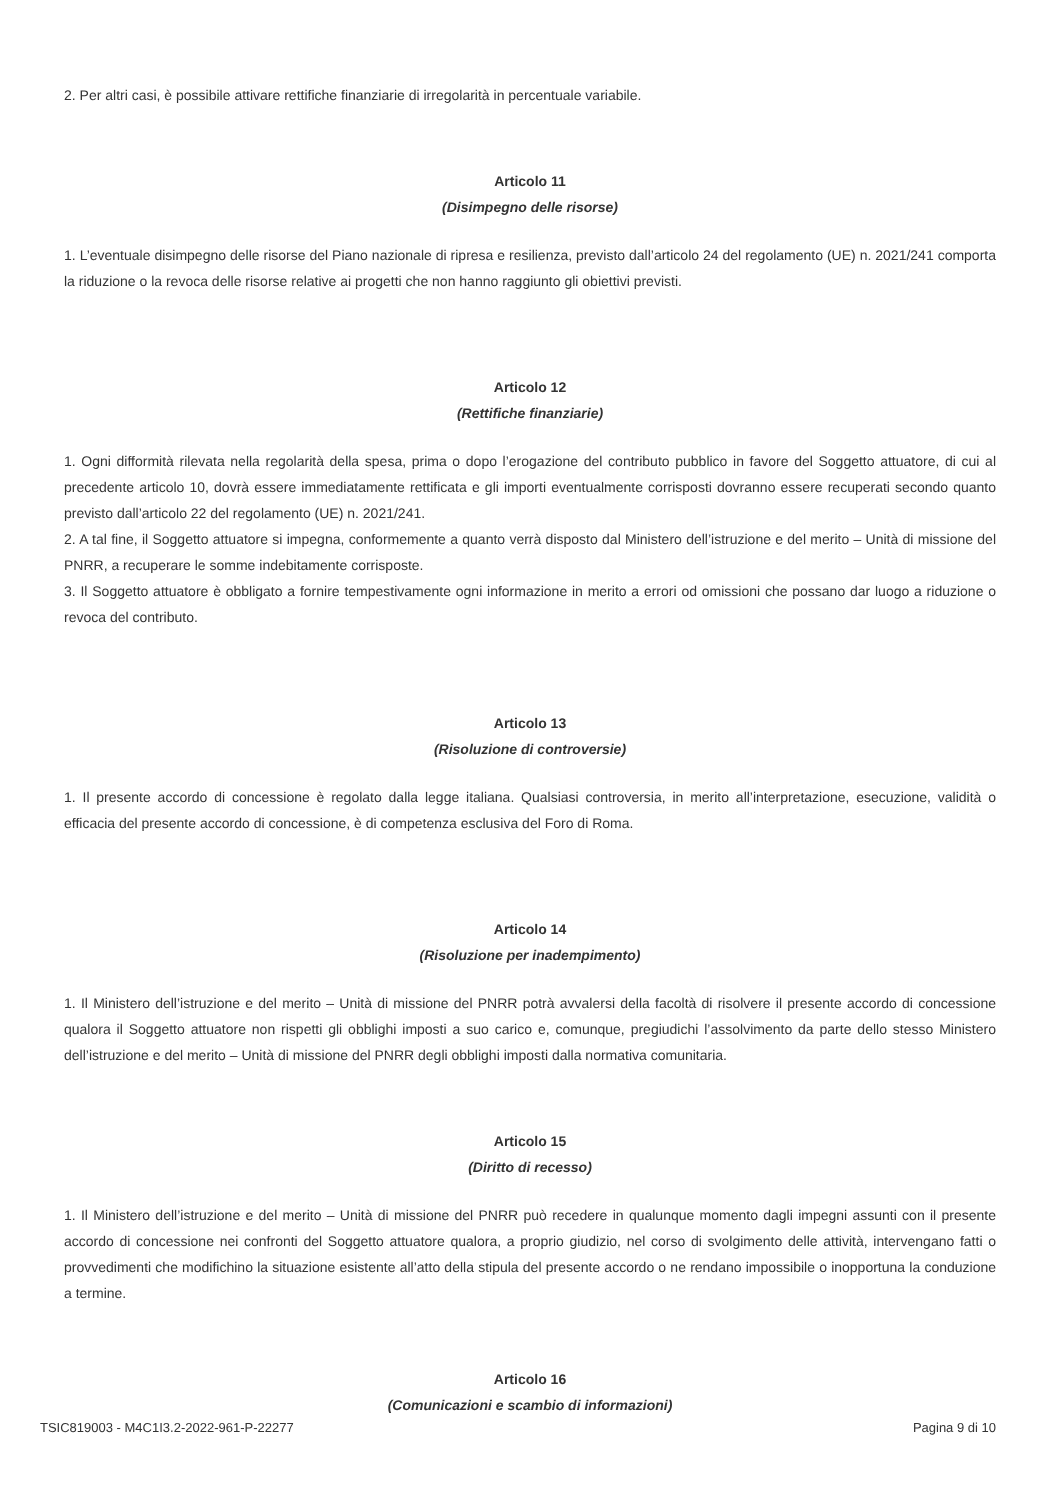2. Per altri casi, è possibile attivare rettifiche finanziarie di irregolarità in percentuale variabile.
Articolo 11
(Disimpegno delle risorse)
1. L’eventuale disimpegno delle risorse del Piano nazionale di ripresa e resilienza, previsto dall’articolo 24 del regolamento (UE) n. 2021/241 comporta la riduzione o la revoca delle risorse relative ai progetti che non hanno raggiunto gli obiettivi previsti.
Articolo 12
(Rettifiche finanziarie)
1. Ogni difformità rilevata nella regolarità della spesa, prima o dopo l’erogazione del contributo pubblico in favore del Soggetto attuatore, di cui al precedente articolo 10, dovrà essere immediatamente rettificata e gli importi eventualmente corrisposti dovranno essere recuperati secondo quanto previsto dall’articolo 22 del regolamento (UE) n. 2021/241.
2. A tal fine, il Soggetto attuatore si impegna, conformemente a quanto verrà disposto dal Ministero dell’istruzione e del merito – Unità di missione del PNRR, a recuperare le somme indebitamente corrisposte.
3. Il Soggetto attuatore è obbligato a fornire tempestivamente ogni informazione in merito a errori od omissioni che possano dar luogo a riduzione o revoca del contributo.
Articolo 13
(Risoluzione di controversie)
1. Il presente accordo di concessione è regolato dalla legge italiana. Qualsiasi controversia, in merito all’interpretazione, esecuzione, validità o efficacia del presente accordo di concessione, è di competenza esclusiva del Foro di Roma.
Articolo 14
(Risoluzione per inadempimento)
1. Il Ministero dell’istruzione e del merito – Unità di missione del PNRR potrà avvalersi della facoltà di risolvere il presente accordo di concessione qualora il Soggetto attuatore non rispetti gli obblighi imposti a suo carico e, comunque, pregiudichi l’assolvimento da parte dello stesso Ministero dell’istruzione e del merito – Unità di missione del PNRR degli obblighi imposti dalla normativa comunitaria.
Articolo 15
(Diritto di recesso)
1. Il Ministero dell’istruzione e del merito – Unità di missione del PNRR può recedere in qualunque momento dagli impegni assunti con il presente accordo di concessione nei confronti del Soggetto attuatore qualora, a proprio giudizio, nel corso di svolgimento delle attività, intervengano fatti o provvedimenti che modifichino la situazione esistente all’atto della stipula del presente accordo o ne rendano impossibile o inopportuna la conduzione a termine.
Articolo 16
(Comunicazioni e scambio di informazioni)
TSIC819003 - M4C1I3.2-2022-961-P-22277 Pagina 9 di 10